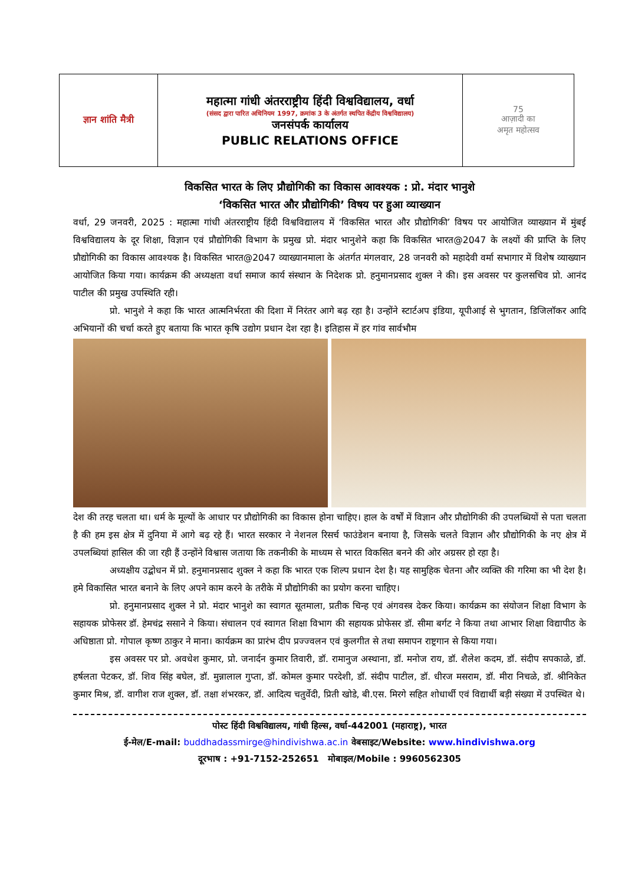| ज्ञान शांति मैत्री | महात्मा गांधी अंतरराष्ट्रीय हिंदी विश्वविद्यालय, वर्धा (संसद द्वारा पारित अधिनियम 1997, क्रमांक 3 के अंतर्गत स्थपित केंद्रीय विश्वविद्यालय) जनसंपर्क कार्यालय PUBLIC RELATIONS OFFICE | 75 आज़ादी का अमृत महोत्सव |
विकसित भारत के लिए प्रौद्योगिकी का विकास आवश्यक : प्रो. मंदार भानुशे
‘विकसित भारत और प्रौद्योगिकी’ विषय पर हुआ व्याख्यान
वर्धा, 29 जनवरी, 2025 : महात्मा गांधी अंतरराष्ट्रीय हिंदी विश्वविद्यालय में ‘विकसित भारत और प्रौद्योगिकी’ विषय पर आयोजित व्याख्यान में मुंबई विश्वविद्यालय के दूर शिक्षा, विज्ञान एवं प्रौद्योगिकी विभाग के प्रमुख प्रो. मंदार भानुशेने कहा कि विकसित भारत@2047 के लक्ष्यों की प्राप्ति के लिए प्रौद्योगिकी का विकास आवश्यक है। विकसित भारत@2047 व्याख्यानमाला के अंतर्गत मंगलवार, 28 जनवरी को महादेवी वर्मा सभागार में विशेष व्याख्यान आयोजित किया गया। कार्यक्रम की अध्यक्षता वर्धा समाज कार्य संस्थान के निदेशक प्रो. हनुमानप्रसाद शुक्ल ने की। इस अवसर पर कुलसचिव प्रो. आनंद पाटील की प्रमुख उपस्थिति रही।
प्रो. भानुशे ने कहा कि भारत आत्मनिर्भरता की दिशा में निरंतर आगे बढ़ रहा है। उन्होंने स्टार्टअप इंडिया, यूपीआई से भुगतान, डिजिलॉकर आदि अभियानों की चर्चा करते हुए बताया कि भारत कृषि उद्योग प्रधान देश रहा है। इतिहास में हर गांव सार्वभौम
देश की तरह चलता था। धर्म के मूल्यों के आधार पर प्रौद्योगिकी का विकास होना चाहिए। हाल के वर्षों में विज्ञान और प्रौद्योगिकी की उपलब्धियों से पता चलता है की हम इस क्षेत्र में दुनिया में आगे बढ़ रहे हैं। भारत सरकार ने नेशनल रिसर्च फाउंडेशन बनाया है, जिसके चलते विज्ञान और प्रौद्योगिकी के नए क्षेत्र में उपलब्धियां हासिल की जा रही हैं उन्होंने विश्वास जताया कि तकनीकी के माध्यम से भारत विकसित बनने की ओर अग्रसर हो रहा है।
अध्यक्षीय उद्बोधन में प्रो. हनुमानप्रसाद शुक्ल ने कहा कि भारत एक शिल्प प्रधान देश है। यह सामुहिक चेतना और व्यक्ति की गरिमा का भी देश है। हमे विकासित भारत बनाने के लिए अपने काम करने के तरीके में प्रौद्योगिकी का प्रयोग करना चाहिए।
प्रो. हनुमानप्रसाद शुक्ल ने प्रो. मंदार भानुशे का स्वागत सूतमाला, प्रतीक चिन्ह एवं अंगवस्त्र देकर किया। कार्यक्रम का संयोजन शिक्षा विभाग के सहायक प्रोफेसर डॉ. हेमचंद्र ससाने ने किया। संचालन एवं स्वागत शिक्षा विभाग की सहायक प्रोफेसर डॉ. सीमा बर्गट ने किया तथा आभार शिक्षा विद्यापीठ के अधिष्ठाता प्रो. गोपाल कृष्ण ठाकुर ने माना। कार्यक्रम का प्रारंभ दीप प्रज्ज्वलन एवं कुलगीत से तथा समापन राष्ट्रगान से किया गया।
इस अवसर पर प्रो. अवधेश कुमार, प्रो. जनार्दन कुमार तिवारी, डॉ. रामानुज अस्थाना, डॉ. मनोज राय, डॉ. शैलेश कदम, डॉ. संदीप सपकाळे, डॉ. हर्षलता पेटकर, डॉ. शिव सिंह बघेल, डॉ. मुन्नालाल गुप्ता, डॉ. कोमल कुमार परदेशी, डॉ. संदीप पाटील, डॉ. धीरज मसराम, डॉ. मीरा निचळे, डॉ. श्रीनिकेत कुमार मिश्र, डॉ. वागीश राज शुक्ल, डॉ. तक्षा शंभरकर, डॉ. आदित्य चतुर्वेदी, प्रिती खोडे, बी.एस. मिरगे सहित शोधार्थी एवं विद्यार्थी बड़ी संख्या में उपस्थित थे।
पोस्ट हिंदी विश्वविद्यालय, गांधी हिल्स, वर्धा-442001 (महाराष्ट्र), भारत
ई-मेल/E-mail: buddhadassmirge@hindivishwa.ac.in वेबसाइट/Website: www.hindivishwa.org
दूरभाष : +91-7152-252651 मोबाइल/Mobile : 9960562305